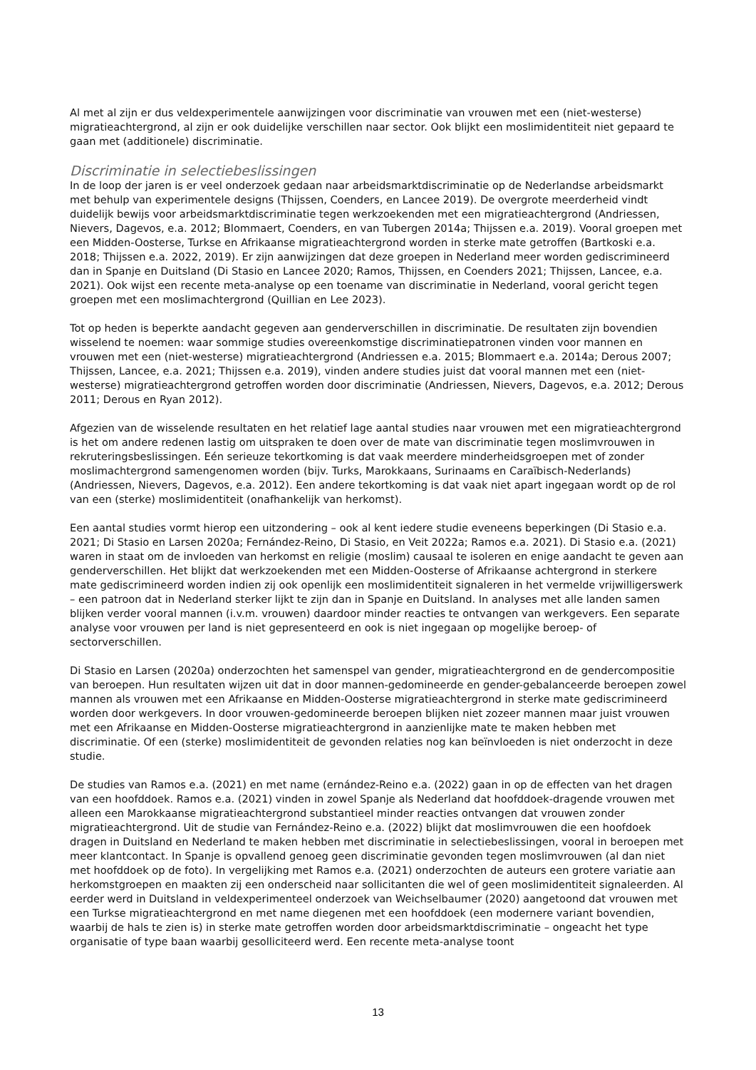Al met al zijn er dus veldexperimentele aanwijzingen voor discriminatie van vrouwen met een (niet-westerse) migratieachtergrond, al zijn er ook duidelijke verschillen naar sector. Ook blijkt een moslimidentiteit niet gepaard te gaan met (additionele) discriminatie.
Discriminatie in selectiebeslissingen
In de loop der jaren is er veel onderzoek gedaan naar arbeidsmarktdiscriminatie op de Nederlandse arbeidsmarkt met behulp van experimentele designs (Thijssen, Coenders, en Lancee 2019). De overgrote meerderheid vindt duidelijk bewijs voor arbeidsmarktdiscriminatie tegen werkzoekenden met een migratieachtergrond (Andriessen, Nievers, Dagevos, e.a. 2012; Blommaert, Coenders, en van Tubergen 2014a; Thijssen e.a. 2019). Vooral groepen met een Midden-Oosterse, Turkse en Afrikaanse migratieachtergrond worden in sterke mate getroffen (Bartkoski e.a. 2018; Thijssen e.a. 2022, 2019). Er zijn aanwijzingen dat deze groepen in Nederland meer worden gediscrimineerd dan in Spanje en Duitsland (Di Stasio en Lancee 2020; Ramos, Thijssen, en Coenders 2021; Thijssen, Lancee, e.a. 2021). Ook wijst een recente meta-analyse op een toename van discriminatie in Nederland, vooral gericht tegen groepen met een moslimachtergrond (Quillian en Lee 2023).
Tot op heden is beperkte aandacht gegeven aan genderverschillen in discriminatie. De resultaten zijn bovendien wisselend te noemen: waar sommige studies overeenkomstige discriminatiepatronen vinden voor mannen en vrouwen met een (niet-westerse) migratieachtergrond (Andriessen e.a. 2015; Blommaert e.a. 2014a; Derous 2007; Thijssen, Lancee, e.a. 2021; Thijssen e.a. 2019), vinden andere studies juist dat vooral mannen met een (niet-westerse) migratieachtergrond getroffen worden door discriminatie (Andriessen, Nievers, Dagevos, e.a. 2012; Derous 2011; Derous en Ryan 2012).
Afgezien van de wisselende resultaten en het relatief lage aantal studies naar vrouwen met een migratieachtergrond is het om andere redenen lastig om uitspraken te doen over de mate van discriminatie tegen moslimvrouwen in rekruteringsbeslissingen. Eén serieuze tekortkoming is dat vaak meerdere minderheidsgroepen met of zonder moslimachtergrond samengenomen worden (bijv. Turks, Marokkaans, Surinaams en Caraïbisch-Nederlands)(Andriessen, Nievers, Dagevos, e.a. 2012). Een andere tekortkoming is dat vaak niet apart ingegaan wordt op de rol van een (sterke) moslimidentiteit (onafhankelijk van herkomst).
Een aantal studies vormt hierop een uitzondering – ook al kent iedere studie eveneens beperkingen (Di Stasio e.a. 2021; Di Stasio en Larsen 2020a; Fernández-Reino, Di Stasio, en Veit 2022a; Ramos e.a. 2021). Di Stasio e.a. (2021) waren in staat om de invloeden van herkomst en religie (moslim) causaal te isoleren en enige aandacht te geven aan genderverschillen. Het blijkt dat werkzoekenden met een Midden-Oosterse of Afrikaanse achtergrond in sterkere mate gediscrimineerd worden indien zij ook openlijk een moslimidentiteit signaleren in het vermelde vrijwilligerswerk – een patroon dat in Nederland sterker lijkt te zijn dan in Spanje en Duitsland. In analyses met alle landen samen blijken verder vooral mannen (i.v.m. vrouwen) daardoor minder reacties te ontvangen van werkgevers. Een separate analyse voor vrouwen per land is niet gepresenteerd en ook is niet ingegaan op mogelijke beroep- of sectorverschillen.
Di Stasio en Larsen (2020a) onderzochten het samenspel van gender, migratieachtergrond en de gendercompositie van beroepen. Hun resultaten wijzen uit dat in door mannen-gedomineerde en gender-gebalanceerde beroepen zowel mannen als vrouwen met een Afrikaanse en Midden-Oosterse migratieachtergrond in sterke mate gediscrimineerd worden door werkgevers. In door vrouwen-gedomineerde beroepen blijken niet zozeer mannen maar juist vrouwen met een Afrikaanse en Midden-Oosterse migratieachtergrond in aanzienlijke mate te maken hebben met discriminatie. Of een (sterke) moslimidentiteit de gevonden relaties nog kan beïnvloeden is niet onderzocht in deze studie.
De studies van Ramos e.a. (2021) en met name (ernández-Reino e.a. (2022) gaan in op de effecten van het dragen van een hoofddoek. Ramos e.a. (2021) vinden in zowel Spanje als Nederland dat hoofddoek-dragende vrouwen met alleen een Marokkaanse migratieachtergrond substantieel minder reacties ontvangen dat vrouwen zonder migratieachtergrond. Uit de studie van Fernández-Reino e.a. (2022) blijkt dat moslimvrouwen die een hoofdoek dragen in Duitsland en Nederland te maken hebben met discriminatie in selectiebeslissingen, vooral in beroepen met meer klantcontact. In Spanje is opvallend genoeg geen discriminatie gevonden tegen moslimvrouwen (al dan niet met hoofddoek op de foto). In vergelijking met Ramos e.a. (2021) onderzochten de auteurs een grotere variatie aan herkomstgroepen en maakten zij een onderscheid naar sollicitanten die wel of geen moslimidentiteit signaleerden. Al eerder werd in Duitsland in veldexperimenteel onderzoek van Weichselbaumer (2020) aangetoond dat vrouwen met een Turkse migratieachtergrond en met name diegenen met een hoofddoek (een modernere variant bovendien, waarbij de hals te zien is) in sterke mate getroffen worden door arbeidsmarktdiscriminatie – ongeacht het type organisatie of type baan waarbij gesolliciteerd werd. Een recente meta-analyse toont
13